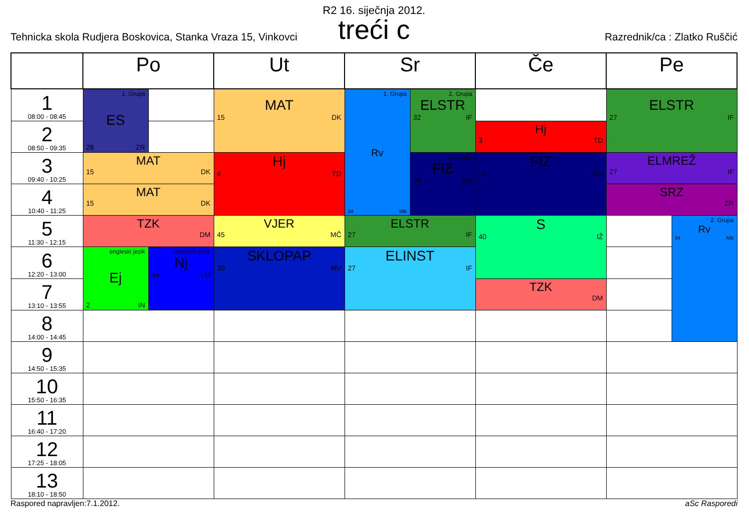R2 16. siječnja 2012.
treći c
Tehnicka skola Rudjera Boskovica, Stanka Vraza 15, Vinkovci Razrednik/ca : Zlatko Ruščić
| | Po | | Ut | Sr | | Če | Pe | |
| --- | --- | --- | --- | --- | --- | --- | --- | --- |
| 1 08:00 - 08:45 | 1. Grupa ES 28 ZR | | MAT 15 DK | 1. Grupa Rv 34 MB | 2. Grupa ELSTR 32 IF | | ELSTR 27 IF | |
| 2 08:50 - 09:35 | | | | | | Hj 3 TD | | |
| 3 09:40 - 10:25 | MAT 15 DK | | Hj 4 TD | | 2. Grupa FIZ 26 DH | FIZ 26 DH | ELMREŽ 27 IF | |
| 4 10:40 - 11:25 | MAT 15 DK | | | | | | SRZ ZR | |
| 5 11:30 - 12:15 | TZK DM | | VJER 45 MČ | ELSTR 27 IF | | S 40 IŽ | | 2. Grupa Rv 34 MB |
| 6 12:20 - 13:00 | engleski jezik Ej 2 IN | njemački jezik Nj 44 LM | SKLOPAP 30 MV | ELINST 27 IF | | | | |
| 7 13:10 - 13:55 | | | | | | TZK DM | | |
| 8 14:00 - 14:45 | | | | | | | | |
| 9 14:50 - 15:35 | | | | | | | | |
| 10 15:50 - 16:35 | | | | | | | | |
| 11 16:40 - 17:20 | | | | | | | | |
| 12 17:25 - 18:05 | | | | | | | | |
| 13 18:10 - 18:50 | | | | | | | | |
Raspored napravljen:7.1.2012. aSc Rasporedi